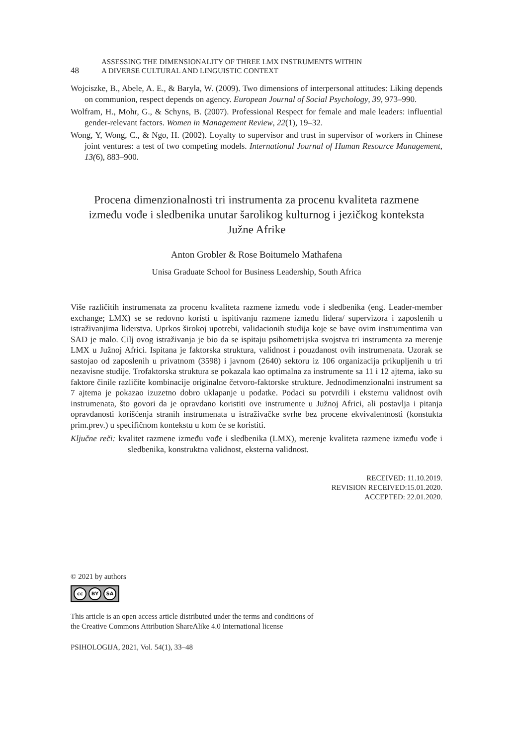48
ASSESSING THE DIMENSIONALITY OF THREE LMX INSTRUMENTS WITHIN
A DIVERSE CULTURAL AND LINGUISTIC CONTEXT
Wojciszke, B., Abele, A. E., & Baryla, W. (2009). Two dimensions of interpersonal attitudes: Liking depends on communion, respect depends on agency. European Journal of Social Psychology, 39, 973–990.
Wolfram, H., Mohr, G., & Schyns, B. (2007). Professional Respect for female and male leaders: influential gender-relevant factors. Women in Management Review, 22(1), 19–32.
Wong, Y, Wong, C., & Ngo, H. (2002). Loyalty to supervisor and trust in supervisor of workers in Chinese joint ventures: a test of two competing models. International Journal of Human Resource Management, 13(6), 883–900.
Procena dimenzionalnosti tri instrumenta za procenu kvaliteta razmene između vođe i sledbenika unutar šarolikog kulturnog i jezičkog konteksta Južne Afrike
Anton Grobler & Rose Boitumelo Mathafena
Unisa Graduate School for Business Leadership, South Africa
Više različitih instrumenata za procenu kvaliteta razmene između vođe i sledbenika (eng. Leader-member exchange; LMX) se se redovno koristi u ispitivanju razmene između lidera/ supervizora i zaposlenih u istraživanjima liderstva. Uprkos širokoj upotrebi, validacionih studija koje se bave ovim instrumentima van SAD je malo. Cilj ovog istraživanja je bio da se ispitaju psihometrijska svojstva tri instrumenta za merenje LMX u Južnoj Africi. Ispitana je faktorska struktura, validnost i pouzdanost ovih instrumenata. Uzorak se sastojao od zaposlenih u privatnom (3598) i javnom (2640) sektoru iz 106 organizacija prikupljenih u tri nezavisne studije. Trofaktorska struktura se pokazala kao optimalna za instrumente sa 11 i 12 ajtema, iako su faktore činile različite kombinacije originalne četvoro-faktorske strukture. Jednodimenzionalni instrument sa 7 ajtema je pokazao izuzetno dobro uklapanje u podatke. Podaci su potvrdili i eksternu validnost ovih instrumenata, što govori da je opravdano koristiti ove instrumente u Južnoj Africi, ali postavlja i pitanja opravdanosti korišćenja stranih instrumenata u istraživačke svrhe bez procene ekvivalentnosti (konstukta prim.prev.) u specifičnom kontekstu u kom će se koristiti.
Ključne reči: kvalitet razmene između vođe i sledbenika (LMX), merenje kvaliteta razmene između vođe i sledbenika, konstruktna validnost, eksterna validnost.
RECEIVED: 11.10.2019.
REVISION RECEIVED:15.01.2020.
ACCEPTED: 22.01.2020.
© 2021 by authors
cc BY SA
This article is an open access article distributed under the terms and conditions of
the Creative Commons Attribution ShareAlike 4.0 International license
PSIHOLOGIJA, 2021, Vol. 54(1), 33–48